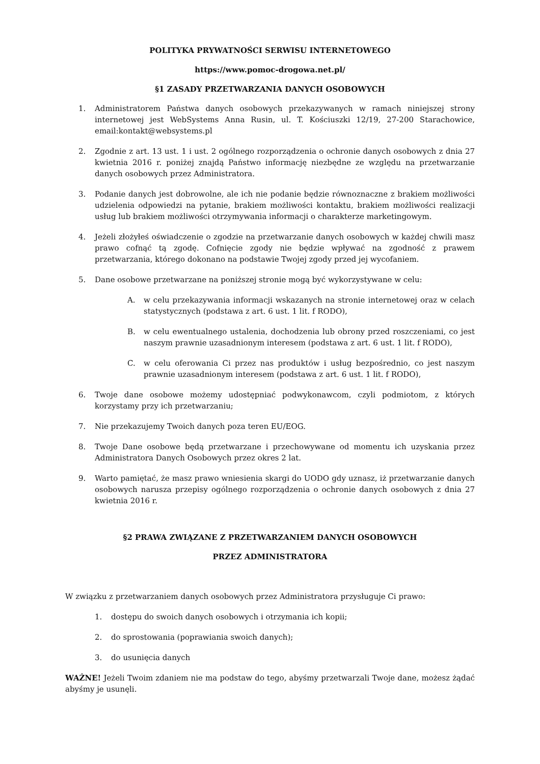POLITYKA PRYWATNOŚCI SERWISU INTERNETOWEGO
https://www.pomoc-drogowa.net.pl/
§1 ZASADY PRZETWARZANIA DANYCH OSOBOWYCH
1. Administratorem Państwa danych osobowych przekazywanych w ramach niniejszej strony internetowej jest WebSystems Anna Rusin, ul. T. Kościuszki 12/19, 27-200 Starachowice, email:kontakt@websystems.pl
2. Zgodnie z art. 13 ust. 1 i ust. 2 ogólnego rozporządzenia o ochronie danych osobowych z dnia 27 kwietnia 2016 r. poniżej znajdą Państwo informację niezbędne ze względu na przetwarzanie danych osobowych przez Administratora.
3. Podanie danych jest dobrowolne, ale ich nie podanie będzie równoznaczne z brakiem możliwości udzielenia odpowiedzi na pytanie, brakiem możliwości kontaktu, brakiem możliwości realizacji usług lub brakiem możliwości otrzymywania informacji o charakterze marketingowym.
4. Jeżeli złożyłeś oświadczenie o zgodzie na przetwarzanie danych osobowych w każdej chwili masz prawo cofnąć tą zgodę. Cofnięcie zgody nie będzie wpływać na zgodność z prawem przetwarzania, którego dokonano na podstawie Twojej zgody przed jej wycofaniem.
5. Dane osobowe przetwarzane na poniższej stronie mogą być wykorzystywane w celu:
A. w celu przekazywania informacji wskazanych na stronie internetowej oraz w celach statystycznych (podstawa z art. 6 ust. 1 lit. f RODO),
B. w celu ewentualnego ustalenia, dochodzenia lub obrony przed roszczeniami, co jest naszym prawnie uzasadnionym interesem (podstawa z art. 6 ust. 1 lit. f RODO),
C. w celu oferowania Ci przez nas produktów i usług bezpośrednio, co jest naszym prawnie uzasadnionym interesem (podstawa z art. 6 ust. 1 lit. f RODO),
6. Twoje dane osobowe możemy udostępniać podwykonawcom, czyli podmiotom, z których korzystamy przy ich przetwarzaniu;
7. Nie przekazujemy Twoich danych poza teren EU/EOG.
8. Twoje Dane osobowe będą przetwarzane i przechowywane od momentu ich uzyskania przez Administratora Danych Osobowych przez okres 2 lat.
9. Warto pamiętać, że masz prawo wniesienia skargi do UODO gdy uznasz, iż przetwarzanie danych osobowych narusza przepisy ogólnego rozporządzenia o ochronie danych osobowych z dnia 27 kwietnia 2016 r.
§2 PRAWA ZWIĄZANE Z PRZETWARZANIEM DANYCH OSOBOWYCH
PRZEZ ADMINISTRATORA
W związku z przetwarzaniem danych osobowych przez Administratora przysługuje Ci prawo:
1. dostępu do swoich danych osobowych i otrzymania ich kopii;
2. do sprostowania (poprawiania swoich danych);
3. do usunięcia danych
WAŻNE! Jeżeli Twoim zdaniem nie ma podstaw do tego, abyśmy przetwarzali Twoje dane, możesz żądać abyśmy je usunęli.